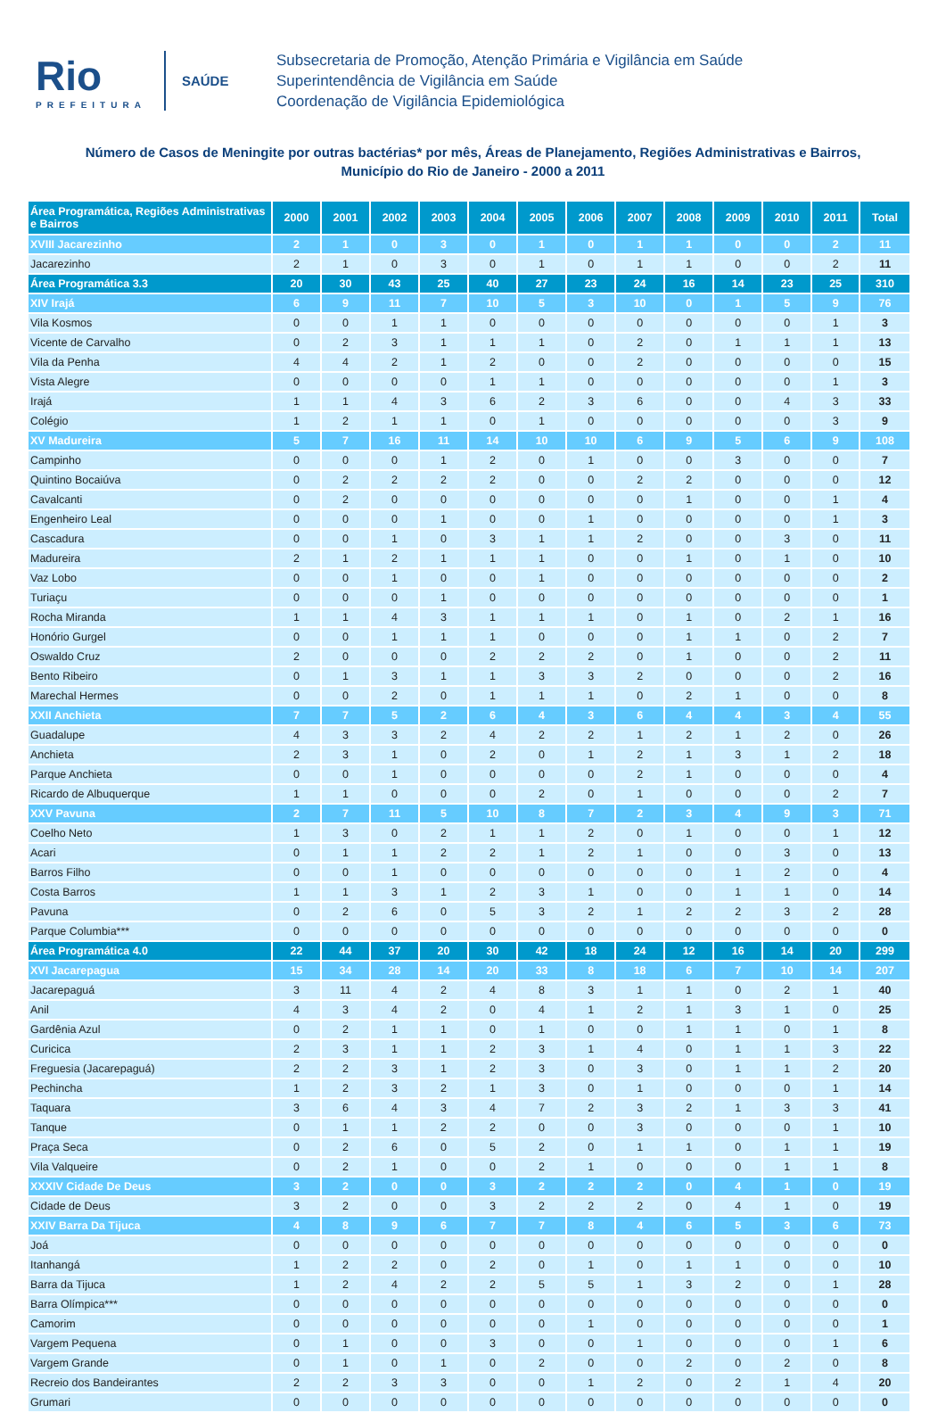Rio
PREFEITURA
SAÚDE
Subsecretaria de Promoção, Atenção Primária e Vigilância em Saúde
Superintendência de Vigilância em Saúde
Coordenação de Vigilância Epidemiológica
Número de Casos de Meningite por outras bactérias* por mês, Áreas de Planejamento, Regiões Administrativas e Bairros,
Município do Rio de Janeiro - 2000 a 2011
| Área Programática, Regiões Administrativas e Bairros | 2000 | 2001 | 2002 | 2003 | 2004 | 2005 | 2006 | 2007 | 2008 | 2009 | 2010 | 2011 | Total |
| --- | --- | --- | --- | --- | --- | --- | --- | --- | --- | --- | --- | --- | --- |
| XVIII Jacarezinho | 2 | 1 | 0 | 3 | 0 | 1 | 0 | 1 | 1 | 0 | 0 | 2 | 11 |
| Jacarezinho | 2 | 1 | 0 | 3 | 0 | 1 | 0 | 1 | 1 | 0 | 0 | 2 | 11 |
| Área Programática 3.3 | 20 | 30 | 43 | 25 | 40 | 27 | 23 | 24 | 16 | 14 | 23 | 25 | 310 |
| XIV Irajá | 6 | 9 | 11 | 7 | 10 | 5 | 3 | 10 | 0 | 1 | 5 | 9 | 76 |
| Vila Kosmos | 0 | 0 | 1 | 1 | 0 | 0 | 0 | 0 | 0 | 0 | 0 | 1 | 3 |
| Vicente de Carvalho | 0 | 2 | 3 | 1 | 1 | 1 | 0 | 2 | 0 | 1 | 1 | 1 | 13 |
| Vila da Penha | 4 | 4 | 2 | 1 | 2 | 0 | 0 | 2 | 0 | 0 | 0 | 0 | 15 |
| Vista Alegre | 0 | 0 | 0 | 0 | 1 | 1 | 0 | 0 | 0 | 0 | 0 | 1 | 3 |
| Irajá | 1 | 1 | 4 | 3 | 6 | 2 | 3 | 6 | 0 | 0 | 4 | 3 | 33 |
| Colégio | 1 | 2 | 1 | 1 | 0 | 1 | 0 | 0 | 0 | 0 | 0 | 3 | 9 |
| XV Madureira | 5 | 7 | 16 | 11 | 14 | 10 | 10 | 6 | 9 | 5 | 6 | 9 | 108 |
| Campinho | 0 | 0 | 0 | 1 | 2 | 0 | 1 | 0 | 0 | 3 | 0 | 0 | 7 |
| Quintino Bocaiúva | 0 | 2 | 2 | 2 | 2 | 0 | 0 | 2 | 2 | 0 | 0 | 0 | 12 |
| Cavalcanti | 0 | 2 | 0 | 0 | 0 | 0 | 0 | 0 | 1 | 0 | 0 | 1 | 4 |
| Engenheiro Leal | 0 | 0 | 0 | 1 | 0 | 0 | 1 | 0 | 0 | 0 | 0 | 1 | 3 |
| Cascadura | 0 | 0 | 1 | 0 | 3 | 1 | 1 | 2 | 0 | 0 | 3 | 0 | 11 |
| Madureira | 2 | 1 | 2 | 1 | 1 | 1 | 0 | 0 | 1 | 0 | 1 | 0 | 10 |
| Vaz Lobo | 0 | 0 | 1 | 0 | 0 | 1 | 0 | 0 | 0 | 0 | 0 | 0 | 2 |
| Turiaçu | 0 | 0 | 0 | 1 | 0 | 0 | 0 | 0 | 0 | 0 | 0 | 0 | 1 |
| Rocha Miranda | 1 | 1 | 4 | 3 | 1 | 1 | 1 | 0 | 1 | 0 | 2 | 1 | 16 |
| Honório Gurgel | 0 | 0 | 1 | 1 | 1 | 0 | 0 | 0 | 1 | 1 | 0 | 2 | 7 |
| Oswaldo Cruz | 2 | 0 | 0 | 0 | 2 | 2 | 2 | 0 | 1 | 0 | 0 | 2 | 11 |
| Bento Ribeiro | 0 | 1 | 3 | 1 | 1 | 3 | 3 | 2 | 0 | 0 | 0 | 2 | 16 |
| Marechal Hermes | 0 | 0 | 2 | 0 | 1 | 1 | 1 | 0 | 2 | 1 | 0 | 0 | 8 |
| XXII Anchieta | 7 | 7 | 5 | 2 | 6 | 4 | 3 | 6 | 4 | 4 | 3 | 4 | 55 |
| Guadalupe | 4 | 3 | 3 | 2 | 4 | 2 | 2 | 1 | 2 | 1 | 2 | 0 | 26 |
| Anchieta | 2 | 3 | 1 | 0 | 2 | 0 | 1 | 2 | 1 | 3 | 1 | 2 | 18 |
| Parque Anchieta | 0 | 0 | 1 | 0 | 0 | 0 | 0 | 2 | 1 | 0 | 0 | 0 | 4 |
| Ricardo de Albuquerque | 1 | 1 | 0 | 0 | 0 | 2 | 0 | 1 | 0 | 0 | 0 | 2 | 7 |
| XXV Pavuna | 2 | 7 | 11 | 5 | 10 | 8 | 7 | 2 | 3 | 4 | 9 | 3 | 71 |
| Coelho Neto | 1 | 3 | 0 | 2 | 1 | 1 | 2 | 0 | 1 | 0 | 0 | 1 | 12 |
| Acari | 0 | 1 | 1 | 2 | 2 | 1 | 2 | 1 | 0 | 0 | 3 | 0 | 13 |
| Barros Filho | 0 | 0 | 1 | 0 | 0 | 0 | 0 | 0 | 0 | 1 | 2 | 0 | 4 |
| Costa Barros | 1 | 1 | 3 | 1 | 2 | 3 | 1 | 0 | 0 | 1 | 1 | 0 | 14 |
| Pavuna | 0 | 2 | 6 | 0 | 5 | 3 | 2 | 1 | 2 | 2 | 3 | 2 | 28 |
| Parque Columbia*** | 0 | 0 | 0 | 0 | 0 | 0 | 0 | 0 | 0 | 0 | 0 | 0 | 0 |
| Área Programática 4.0 | 22 | 44 | 37 | 20 | 30 | 42 | 18 | 24 | 12 | 16 | 14 | 20 | 299 |
| XVI Jacarepagua | 15 | 34 | 28 | 14 | 20 | 33 | 8 | 18 | 6 | 7 | 10 | 14 | 207 |
| Jacarepaguá | 3 | 11 | 4 | 2 | 4 | 8 | 3 | 1 | 1 | 0 | 2 | 1 | 40 |
| Anil | 4 | 3 | 4 | 2 | 0 | 4 | 1 | 2 | 1 | 3 | 1 | 0 | 25 |
| Gardênia Azul | 0 | 2 | 1 | 1 | 0 | 1 | 0 | 0 | 1 | 1 | 0 | 1 | 8 |
| Curicica | 2 | 3 | 1 | 1 | 2 | 3 | 1 | 4 | 0 | 1 | 1 | 3 | 22 |
| Freguesia (Jacarepaguá) | 2 | 2 | 3 | 1 | 2 | 3 | 0 | 3 | 0 | 1 | 1 | 2 | 20 |
| Pechincha | 1 | 2 | 3 | 2 | 1 | 3 | 0 | 1 | 0 | 0 | 0 | 1 | 14 |
| Taquara | 3 | 6 | 4 | 3 | 4 | 7 | 2 | 3 | 2 | 1 | 3 | 3 | 41 |
| Tanque | 0 | 1 | 1 | 2 | 2 | 0 | 0 | 3 | 0 | 0 | 0 | 1 | 10 |
| Praça Seca | 0 | 2 | 6 | 0 | 5 | 2 | 0 | 1 | 1 | 0 | 1 | 1 | 19 |
| Vila Valqueire | 0 | 2 | 1 | 0 | 0 | 2 | 1 | 0 | 0 | 0 | 1 | 1 | 8 |
| XXXIV Cidade De Deus | 3 | 2 | 0 | 0 | 3 | 2 | 2 | 2 | 0 | 4 | 1 | 0 | 19 |
| Cidade de Deus | 3 | 2 | 0 | 0 | 3 | 2 | 2 | 2 | 0 | 4 | 1 | 0 | 19 |
| XXIV Barra Da Tijuca | 4 | 8 | 9 | 6 | 7 | 7 | 8 | 4 | 6 | 5 | 3 | 6 | 73 |
| Joá | 0 | 0 | 0 | 0 | 0 | 0 | 0 | 0 | 0 | 0 | 0 | 0 | 0 |
| Itanhangá | 1 | 2 | 2 | 0 | 2 | 0 | 1 | 0 | 1 | 1 | 0 | 0 | 10 |
| Barra da Tijuca | 1 | 2 | 4 | 2 | 2 | 5 | 5 | 1 | 3 | 2 | 0 | 1 | 28 |
| Barra Olímpica*** | 0 | 0 | 0 | 0 | 0 | 0 | 0 | 0 | 0 | 0 | 0 | 0 | 0 |
| Camorim | 0 | 0 | 0 | 0 | 0 | 0 | 1 | 0 | 0 | 0 | 0 | 0 | 1 |
| Vargem Pequena | 0 | 1 | 0 | 0 | 3 | 0 | 0 | 1 | 0 | 0 | 0 | 1 | 6 |
| Vargem Grande | 0 | 1 | 0 | 1 | 0 | 2 | 0 | 0 | 2 | 0 | 2 | 0 | 8 |
| Recreio dos Bandeirantes | 2 | 2 | 3 | 3 | 0 | 0 | 1 | 2 | 0 | 2 | 1 | 4 | 20 |
| Grumari | 0 | 0 | 0 | 0 | 0 | 0 | 0 | 0 | 0 | 0 | 0 | 0 | 0 |